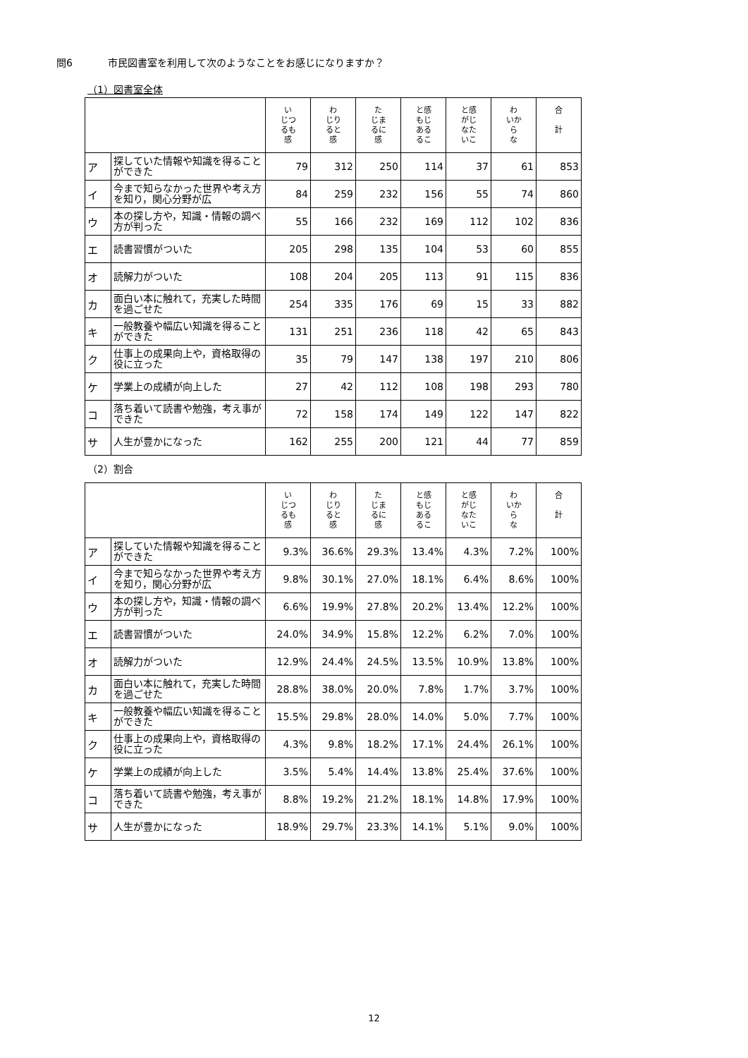問6 市民図書室を利用して次のようなことをお感じになりますか？
（1）図書室全体
| | | い じつ るも 感 | わ じり ると 感 | た じま るに 感 | と感 もじ ある るこ | と感 がじ なた いこ | わ いか ら な | 合 計 |
| --- | --- | --- | --- | --- | --- | --- | --- | --- |
| ア | 探していた情報や知識を得ることができた | 79 | 312 | 250 | 114 | 37 | 61 | 853 |
| イ | 今まで知らなかった世界や考え方を知り，関心分野が広 | 84 | 259 | 232 | 156 | 55 | 74 | 860 |
| ウ | 本の探し方や，知識・情報の調べ方が判った | 55 | 166 | 232 | 169 | 112 | 102 | 836 |
| エ | 読書習慣がついた | 205 | 298 | 135 | 104 | 53 | 60 | 855 |
| オ | 読解力がついた | 108 | 204 | 205 | 113 | 91 | 115 | 836 |
| カ | 面白い本に触れて，充実した時間を過ごせた | 254 | 335 | 176 | 69 | 15 | 33 | 882 |
| キ | 一般教養や幅広い知識を得ることができた | 131 | 251 | 236 | 118 | 42 | 65 | 843 |
| ク | 仕事上の成果向上や，資格取得の役に立った | 35 | 79 | 147 | 138 | 197 | 210 | 806 |
| ケ | 学業上の成績が向上した | 27 | 42 | 112 | 108 | 198 | 293 | 780 |
| コ | 落ち着いて読書や勉強，考え事ができた | 72 | 158 | 174 | 149 | 122 | 147 | 822 |
| サ | 人生が豊かになった | 162 | 255 | 200 | 121 | 44 | 77 | 859 |
（2）割合
| | | い じつ るも 感 | わ じり ると 感 | た じま るに 感 | と感 もじ ある るこ | と感 がじ なた いこ | わ いか ら な | 合 計 |
| --- | --- | --- | --- | --- | --- | --- | --- | --- |
| ア | 探していた情報や知識を得ることができた | 9.3% | 36.6% | 29.3% | 13.4% | 4.3% | 7.2% | 100% |
| イ | 今まで知らなかった世界や考え方を知り，関心分野が広 | 9.8% | 30.1% | 27.0% | 18.1% | 6.4% | 8.6% | 100% |
| ウ | 本の探し方や，知識・情報の調べ方が判った | 6.6% | 19.9% | 27.8% | 20.2% | 13.4% | 12.2% | 100% |
| エ | 読書習慣がついた | 24.0% | 34.9% | 15.8% | 12.2% | 6.2% | 7.0% | 100% |
| オ | 読解力がついた | 12.9% | 24.4% | 24.5% | 13.5% | 10.9% | 13.8% | 100% |
| カ | 面白い本に触れて，充実した時間を過ごせた | 28.8% | 38.0% | 20.0% | 7.8% | 1.7% | 3.7% | 100% |
| キ | 一般教養や幅広い知識を得ることができた | 15.5% | 29.8% | 28.0% | 14.0% | 5.0% | 7.7% | 100% |
| ク | 仕事上の成果向上や，資格取得の役に立った | 4.3% | 9.8% | 18.2% | 17.1% | 24.4% | 26.1% | 100% |
| ケ | 学業上の成績が向上した | 3.5% | 5.4% | 14.4% | 13.8% | 25.4% | 37.6% | 100% |
| コ | 落ち着いて読書や勉強，考え事ができた | 8.8% | 19.2% | 21.2% | 18.1% | 14.8% | 17.9% | 100% |
| サ | 人生が豊かになった | 18.9% | 29.7% | 23.3% | 14.1% | 5.1% | 9.0% | 100% |
12